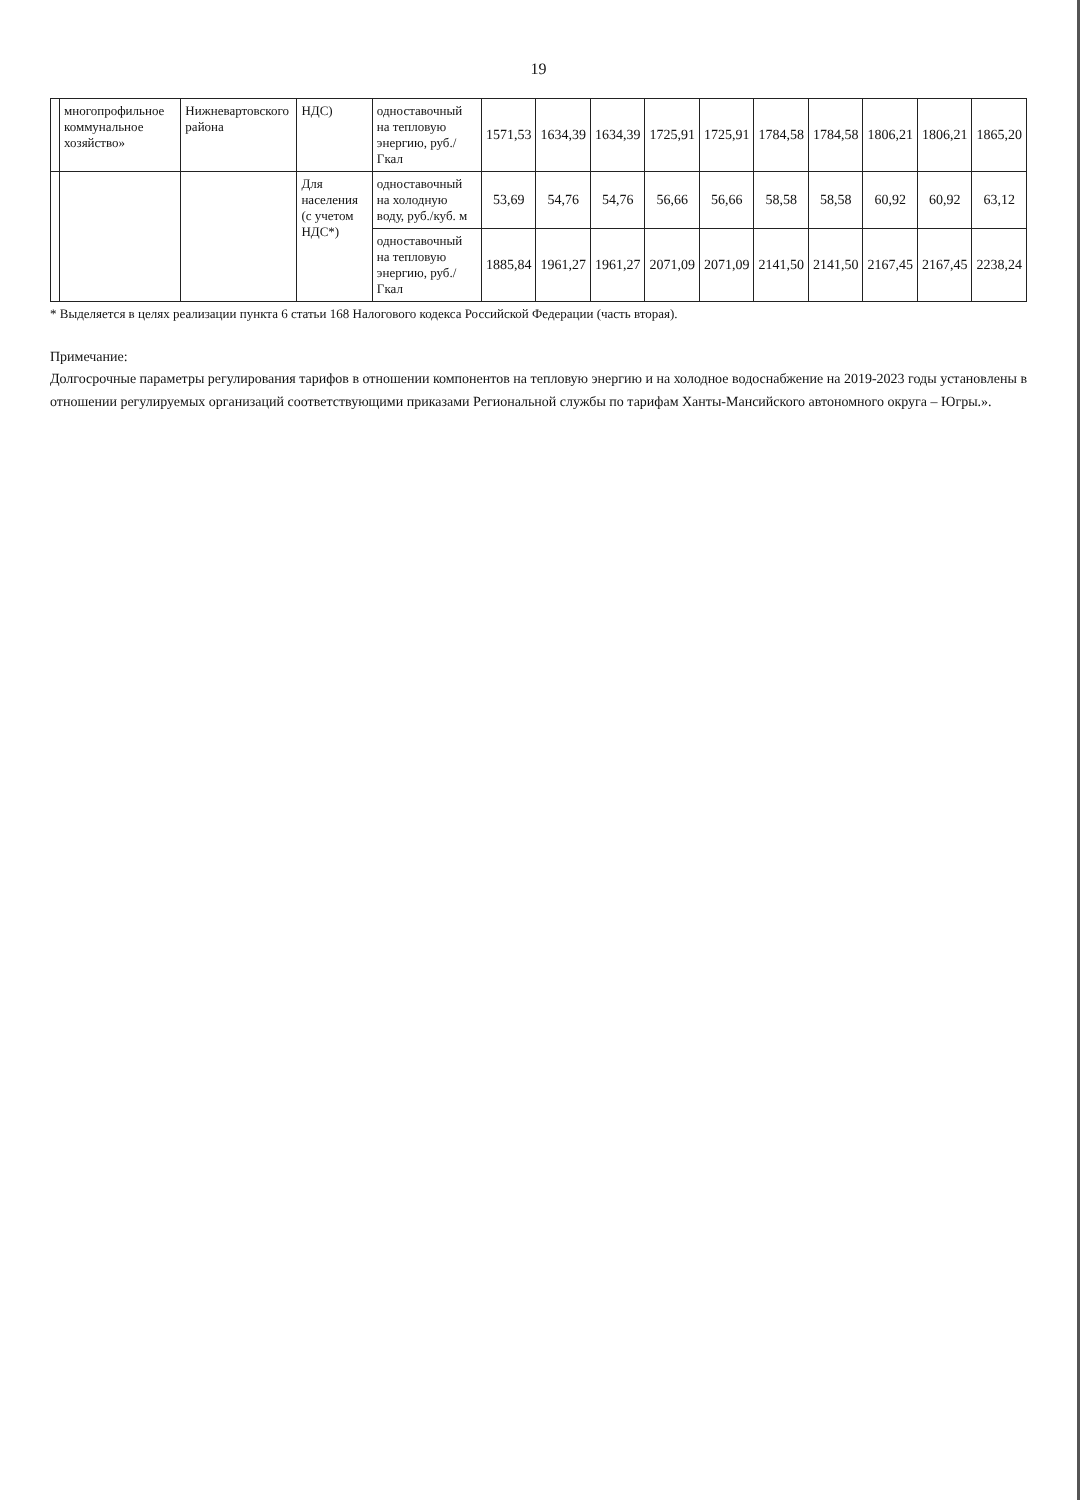19
| | многопрофильное коммунальное хозяйство» | Нижневартовского района | НДС) | одноставочный на тепловую энергию, руб./Гкал | 1571,53 | 1634,39 | 1634,39 | 1725,91 | 1725,91 | 1784,58 | 1784,58 | 1806,21 | 1806,21 | 1865,20 |
| | | | Для населения (с учетом НДС*) | одноставочный на холодную воду, руб./куб. м | 53,69 | 54,76 | 54,76 | 56,66 | 56,66 | 58,58 | 58,58 | 60,92 | 60,92 | 63,12 |
| | | | | одноставочный на тепловую энергию, руб./Гкал | 1885,84 | 1961,27 | 1961,27 | 2071,09 | 2071,09 | 2141,50 | 2141,50 | 2167,45 | 2167,45 | 2238,24 |
* Выделяется в целях реализации пункта 6 статьи 168 Налогового кодекса Российской Федерации (часть вторая).
Примечание:
Долгосрочные параметры регулирования тарифов в отношении компонентов на тепловую энергию и на холодное водоснабжение на 2019-2023 годы установлены в отношении регулируемых организаций соответствующими приказами Региональной службы по тарифам Ханты-Мансийского автономного округа – Югры.».